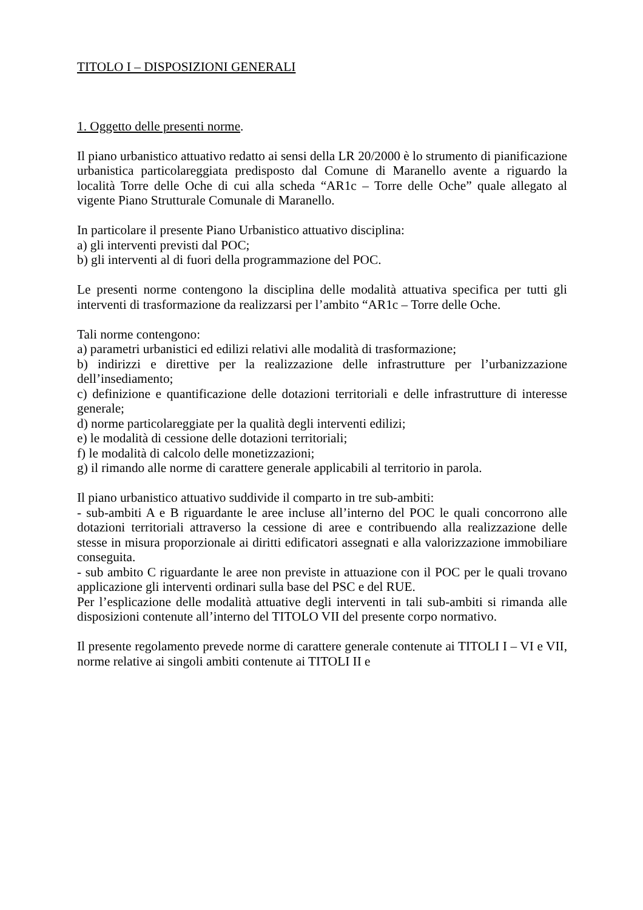TITOLO I – DISPOSIZIONI GENERALI
1. Oggetto delle presenti norme.
Il piano urbanistico attuativo redatto ai sensi della LR 20/2000 è lo strumento di pianificazione urbanistica particolareggiata predisposto dal Comune di Maranello avente a riguardo la località Torre delle Oche di cui alla scheda “AR1c – Torre delle Oche” quale allegato al vigente Piano Strutturale Comunale di Maranello.
In particolare il presente Piano Urbanistico attuativo disciplina:
a) gli interventi previsti dal POC;
b) gli interventi al di fuori della programmazione del POC.
Le presenti norme contengono la disciplina delle modalità attuativa specifica per tutti gli interventi di trasformazione da realizzarsi per l’ambito “AR1c – Torre delle Oche.
Tali norme contengono:
a) parametri urbanistici ed edilizi relativi alle modalità di trasformazione;
b) indirizzi e direttive per la realizzazione delle infrastrutture per l’urbanizzazione dell’insediamento;
c) definizione e quantificazione delle dotazioni territoriali e delle infrastrutture di interesse generale;
d) norme particolareggiate per la qualità degli interventi edilizi;
e) le modalità di cessione delle dotazioni territoriali;
f) le modalità di calcolo delle monetizzazioni;
g) il rimando alle norme di carattere generale applicabili al territorio in parola.
Il piano urbanistico attuativo suddivide il comparto in tre sub-ambiti:
- sub-ambiti A e B riguardante le aree incluse all’interno del POC le quali concorrono alle dotazioni territoriali attraverso la cessione di aree e contribuendo alla realizzazione delle stesse in misura proporzionale ai diritti edificatori assegnati e alla valorizzazione immobiliare conseguita.
- sub ambito C riguardante le aree non previste in attuazione con il POC per le quali trovano applicazione gli interventi ordinari sulla base del PSC e del RUE.
Per l’esplicazione delle modalità attuative degli interventi in tali sub-ambiti si rimanda alle disposizioni contenute all’interno del TITOLO VII del presente corpo normativo.
Il presente regolamento prevede norme di carattere generale contenute ai TITOLI I – VI e VII, norme relative ai singoli ambiti contenute ai TITOLI II e